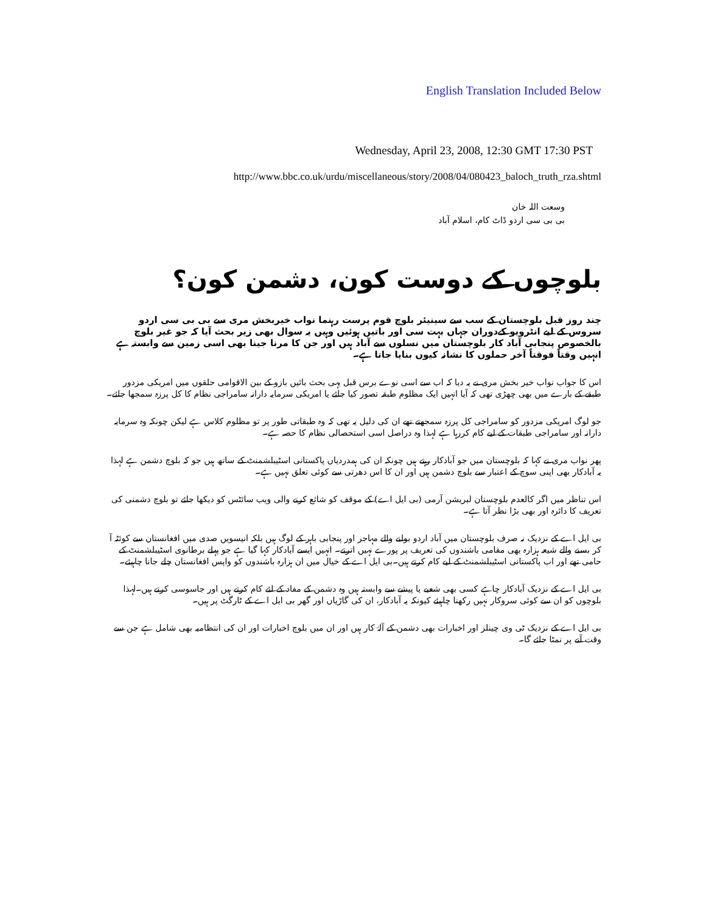English Translation Included Below
Wednesday, April 23, 2008, 12:30 GMT 17:30 PST
http://www.bbc.co.uk/urdu/miscellaneous/story/2008/04/080423_baloch_truth_rza.shtml
وسعت اللہ خان
بی بی سی اردو ڈاٹ کام، اسلام آباد
بلوچوں کے دوست کون، دشمن کون؟
چند روز قبل بلوچستان کے سب سے سینیئر بلوچ قوم پرست رہنما نواب خیربخش مری سے بی بی سی اردو سروس کے لیے انٹرویو کےدوران جہاں بہت سی اور باتیں ہوئیں وہیں یہ سوال بھی زیر بحث آیا کہ جو غیر بلوچ بالخصوص پنجابی آباد کار بلوچستان میں نسلوں سے آباد ہیں اور جن کا مرنا جینا بھی اسی زمین سے وابستہ ہے انہیں وقتاً فوقتاً آخر حملوں کا نشانہ کیوں بنایا جاتا ہے۔
اس کا جواب نواب خیر بخش مری نے یہ دیا کہ اب سے اسی نوے برس قبل یہی بحث بائیں بازو کے بین الاقوامی حلقوں میں امریکی مزدور طبقے کے بارے میں بھی چھڑی تھی کہ آیا انہیں ایک مظلوم طبقہ تصور کیا جائے یا امریکی سرمایہ دارانہ سامراجی نظام کا کل پرزہ سمجھا جائے۔
جو لوگ امریکی مزدور کو سامراجی کل پرزہ سمجھتے تھے ان کی دلیل یہ تھی کہ وہ طبقاتی طور پر تو مظلوم کلاس ہے لیکن چونکہ وہ سرمایہ دارانہ اور سامراجی طبقات کے لیے کام کررہا ہے لہذا وہ دراصل اسی استحصالی نظام کا حصہ ہے۔
پھر نواب مری نے کہا کہ بلوچستان میں جو آبادکار رہتے ہیں چونکہ ان کی ہمدردیاں پاکستانی اسٹیبلشمنٹ کے ساتھ ہیں جو کہ بلوچ دشمن ہے لہذا یہ آبادکار بھی اپنی سوچ کے اعتبار سے بلوچ دشمن ہیں اور ان کا اس دھرتی سے کوئی تعلق نہیں ہے۔
اس تناظر میں اگر کالعدم بلوچستان لبریشن آرمی (بی ایل اے) کے موقف کو شائع کرنے والی ویب سائٹس کو دیکھا جائے تو بلوچ دشمنی کی تعریف کا دائرہ اور بھی بڑا نظر آتا ہے۔
بی ایل اے کے نزدیک نہ صرف بلوچستان میں آباد اردو بولنے والے مہاجر اور پنجابی باہر کے لوگ ہیں بلکہ انیسویں صدی میں افغانستان سے کوئٹہ آ کر بسنے والے شیعہ ہزارہ بھی مقامی باشندوں کی تعریف پر پورے نہیں اترتے۔ انہیں ایسے آبادکار کہا گیا ہے جو پہلے برطانوی اسٹیبلشمنٹ کے حامی تھے اور اب پاکستانی اسٹیبلشمنٹ کے لیے کام کرتے ہیں۔بی ایل اے کے خیال میں ان ہزارہ باشندوں کو واپس افغانستان چلے جانا چاہیئے۔
بی ایل اے کے نزدیک آبادکار چاہے کسی بھی شعبے یا پیشے سے وابستہ ہیں وہ دشمن کے مفاد کے لئے کام کرتے ہیں اور جاسوسی کرتے ہیں۔لہذا بلوچوں کو ان سے کوئی سروکار نہیں رکھنا چاہیئے کیونکہ یہ آبادکار، ان کی گاڑیاں اور گھر بی ایل اے کے ٹارگٹ پر ہیں۔
بی ایل اے کے نزدیک ٹی وی چینلز اور اخبارات بھی دشمن کے آلۂ کار ہیں اور ان میں بلوچ اخبارات اور ان کی انتظامیہ بھی شامل ہے جن سے وقت آنے پر نمٹا جائے گا۔